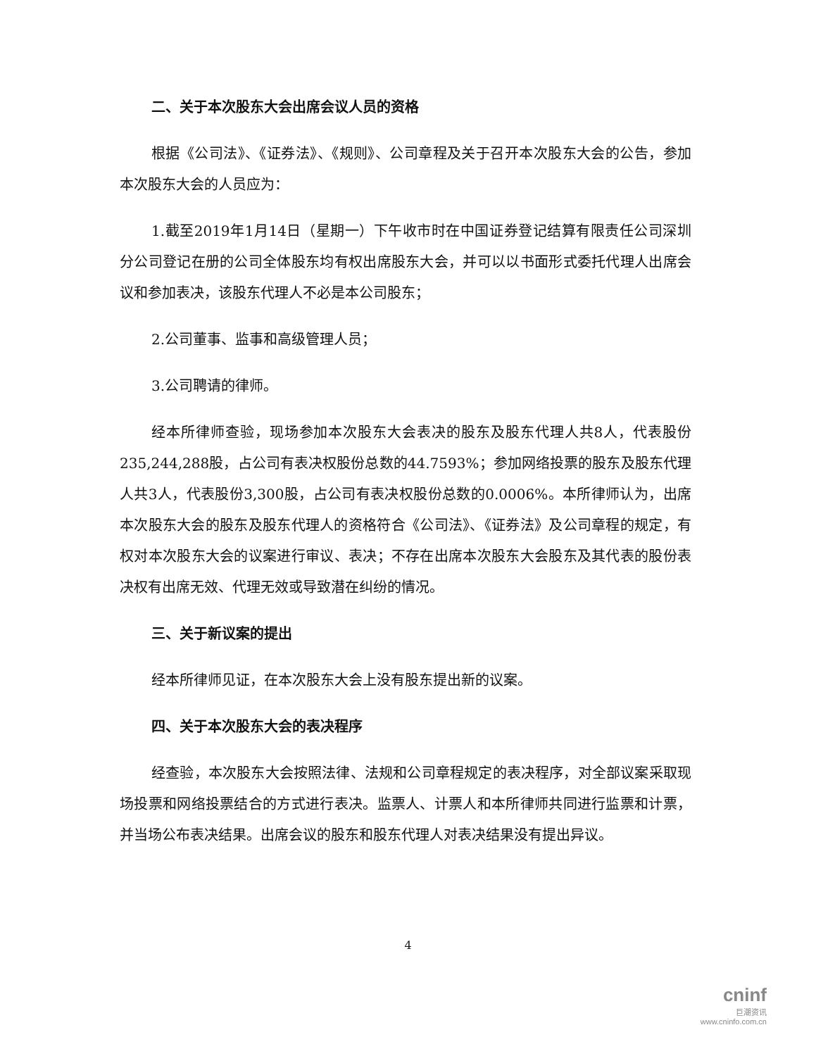二、关于本次股东大会出席会议人员的资格
根据《公司法》、《证券法》、《规则》、公司章程及关于召开本次股东大会的公告，参加本次股东大会的人员应为：
1.截至2019年1月14日（星期一）下午收市时在中国证券登记结算有限责任公司深圳分公司登记在册的公司全体股东均有权出席股东大会，并可以以书面形式委托代理人出席会议和参加表决，该股东代理人不必是本公司股东；
2.公司董事、监事和高级管理人员；
3.公司聘请的律师。
经本所律师查验，现场参加本次股东大会表决的股东及股东代理人共8人，代表股份235,244,288股，占公司有表决权股份总数的44.7593%；参加网络投票的股东及股东代理人共3人，代表股份3,300股，占公司有表决权股份总数的0.0006%。本所律师认为，出席本次股东大会的股东及股东代理人的资格符合《公司法》、《证券法》及公司章程的规定，有权对本次股东大会的议案进行审议、表决；不存在出席本次股东大会股东及其代表的股份表决权有出席无效、代理无效或导致潜在纠纷的情况。
三、关于新议案的提出
经本所律师见证，在本次股东大会上没有股东提出新的议案。
四、关于本次股东大会的表决程序
经查验，本次股东大会按照法律、法规和公司章程规定的表决程序，对全部议案采取现场投票和网络投票结合的方式进行表决。监票人、计票人和本所律师共同进行监票和计票，并当场公布表决结果。出席会议的股东和股东代理人对表决结果没有提出异议。
4
cninf
巨潮资讯
www.cninfo.com.cn